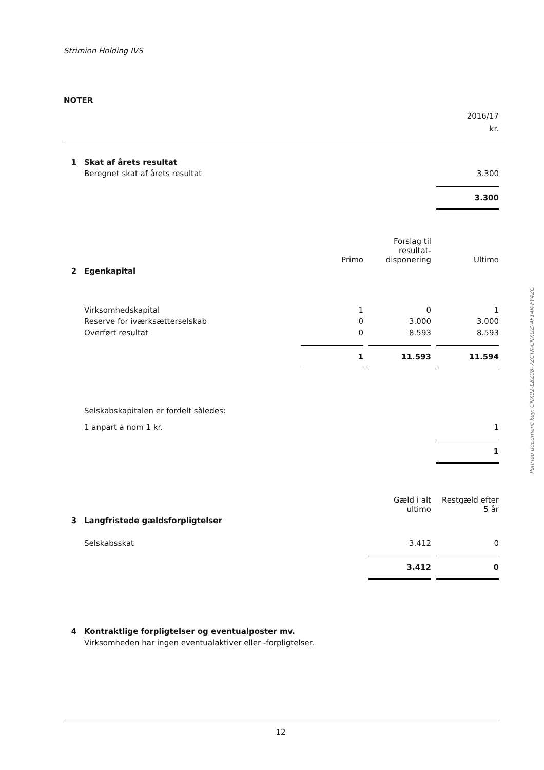Strimion Holding IVS
NOTER
2016/17
kr.
| 1 | Skat af årets resultat | | | | | |
| | Beregnet skat af årets resultat | | | | | 3.300 |
| | | | | | | 3.300 |
| | | Primo | | Forslag til resultat-disponering | | Ultimo |
| --- | --- | --- | --- | --- | --- | --- |
| 2 | Egenkapital | | | | | |
| | Virksomhedskapital | 1 | | 0 | | 1 |
| | Reserve for iværksætterselskab | 0 | | 3.000 | | 3.000 |
| | Overført resultat | 0 | | 8.593 | | 8.593 |
| | | 1 | | 11.593 | | 11.594 |
| | Selskabskapitalen er fordelt således: | |
| | 1 anpart á nom 1 kr. | 1 |
| | | 1 |
| | | Gæld i alt ultimo | | Restgæld efter 5 år |
| --- | --- | --- | --- | --- |
| 3 | Langfristede gældsforpligtelser | | | |
| | Selskabsskat | 3.412 | | 0 |
| | | 3.412 | | 0 |
| 4 | Kontraktlige forpligtelser og eventualposter mv. |
| | Virksomheden har ingen eventualaktiver eller -forpligtelser. |
Penneo document key: CNX02-L8Z08-7ZCTK-CNXGZ-4F14K-FY4ZC
12